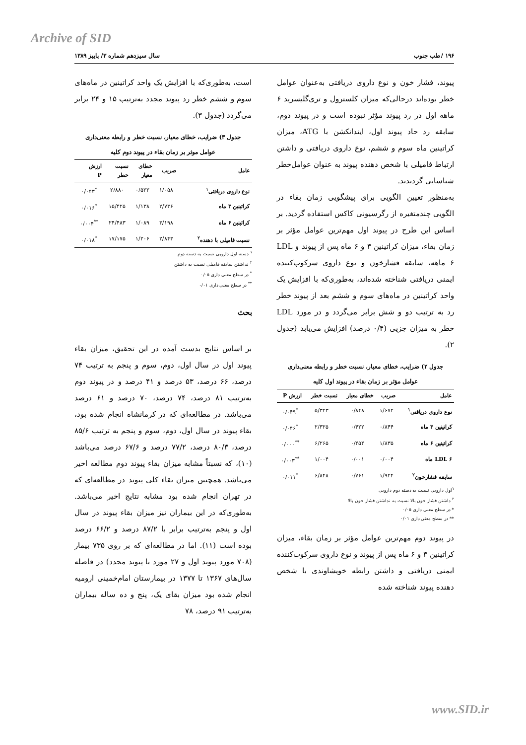Archive of SID
۱۹۶ /طب جنوب سال سیزدهم شماره ۳/ پاییز ۱۳۸۹
پیوند، فشار خون و نوع داروی دریافتی به‌عنوان عوامل خطر بوده‌اند درحالی‌که میزان کلسترول و تری‌گلیسرید ۶ ماهه اول در رد پیوند مؤثر نبوده است و در پیوند دوم، سابقه رد حاد پیوند اول، ایندانکشن با ATG، میزان کراتینین ماه سوم و ششم، نوع داروی دریافتی و داشتن ارتباط فامیلی با شخص دهنده پیوند به عنوان عوامل‌خطر شناسایی گردیدند.
به‌منظور تعیین الگویی برای پیشگویی زمان بقاء در الگویی چندمتغیره از رگرسیونی کاکس استفاده گردید. بر اساس این طرح در پیوند اول مهم‌ترین عوامل مؤثر بر زمان بقاء، میزان کراتینین ۳ و ۶ ماه پس از پیوند و LDL ۶ ماهه، سابقه فشارخون و نوع داروی سرکوب‌کننده ایمنی دریافتی شناخته شده‌اند، به‌طوری‌که با افزایش یک واحد کراتینین در ماه‌های سوم و ششم بعد از پیوند خطر رد به ترتیب دو و شش برابر می‌گردد و در مورد LDL خطر به میزان جزیی (۰/۴ درصد) افزایش می‌یابد (جدول ۲).
جدول ۲) ضرایب، خطای معیار، نسبت خطر و رابطه معنی‌داری
عوامل مؤثر بر زمان بقاء در پیوند اول کلیه
| عامل | ضریب | خطای معیار | نسبت خطر | ارزش P |
| --- | --- | --- | --- | --- |
| نوع داروی دریافتی<sup>۱</sup> | ۱/۶۷۲ | ۰/۸۴۸ | ۵/۳۲۳ | <sup>*</sup> ۰/۰۴۹ |
| کراتینین ۳ ماه | ۰/۸۴۴ | ۰/۴۲۲ | ۲/۳۲۵ | <sup>*</sup> ۰/۰۴۶ |
| کراتینین ۶ ماه | ۱/۸۳۵ | ۰/۴۵۴ | ۶/۲۶۵ | <sup>**</sup> ۰/۰۰۰ |
| LDL ۶ ماه | ۰/۰۰۴ | ۰/۰۰۱ | ۱/۰۰۴ | <sup>**</sup> ۰/۰۰۳ |
| سابقه فشارخون<sup>۲</sup> | ۱/۹۲۴ | ۰/۷۶۱ | ۶/۸۴۸ | <sup>*</sup> ۰/۰۱۱ |
<sup>۱</sup> اول دارویی نسبت به دسته دوم دارویی
<sup>۲</sup> داشتن فشار خون بالا نسبت به نداشتن فشار خون بالا
* در سطح معنی داری ۰/۰۵
** در سطح معنی داری ۰/۰۱
در پیوند دوم مهم‌ترین عوامل مؤثر بر زمان بقاء، میزان کراتینین ۳ و ۶ ماه پس از پیوند و نوع داروی سرکوب‌کننده ایمنی دریافتی و داشتن رابطه خویشاوندی با شخص دهنده پیوند شناخته شده
است، به‌طوری‌که با افزایش یک واحد کراتینین در ماه‌های سوم و ششم خطر رد پیوند مجدد به‌ترتیب ۱۵ و ۲۴ برابر می‌گردد (جدول ۳).
جدول ۳) ضرایب، خطای معیار، نسبت خطر و رابطه معنی‌داری
عوامل موثر بر زمان بقاء در پیوند دوم کلیه
| عامل | ضریب | خطای معیار | نسبت خطر | ارزش P |
| --- | --- | --- | --- | --- |
| نوع داروی دریافتی<sup>۱</sup> | ۱/۰۵۸ | ۰/۵۲۲ | ۲/۸۸۰ | <sup>*</sup> ۰/۰۴۳ |
| کراتینین ۳ ماه | ۲/۷۳۶ | ۱/۱۳۸ | ۱۵/۴۲۵ | <sup>*</sup> ۰/۰۱۶ |
| کراتینین ۶ ماه | ۳/۱۹۸ | ۱/۰۸۹ | ۲۴/۴۸۳ | <sup>**</sup> ۰/۰۰۴ |
| نسبت فامیلی با دهنده<sup>۲</sup> | ۲/۸۴۳ | ۱/۲۰۶ | ۱۷/۱۷۵ | <sup>*</sup> ۰/۰۱۸ |
<sup>۱</sup> دسته اول دارویی نسبت به دسته دوم
<sup>۲</sup> نداشتن سابقه فامیلی نسبت به داشتن
<sup>*</sup> در سطح معنی داری ۰/۰۵
<sup>**</sup> در سطح معنی داری ۰/۰۱
بحث
بر اساس نتایج بدست آمده در این تحقیق، میزان بقاء پیوند اول در سال اول، دوم، سوم و پنجم به ترتیب ۷۴ درصد، ۶۶ درصد، ۵۳ درصد و ۴۱ درصد و در پیوند دوم به‌ترتیب ۸۱ درصد، ۷۴ درصد، ۷۰ درصد و ۶۱ درصد می‌باشد. در مطالعه‌ای که در کرمانشاه انجام شده بود، بقاء پیوند در سال اول، دوم، سوم و پنجم به ترتیب ۸۵/۶ درصد، ۸۰/۳ درصد، ۷۷/۲ درصد و ۶۷/۶ درصد می‌باشد (۱۰)، که نسبتاً مشابه میزان بقاء پیوند دوم مطالعه اخیر می‌باشد. همچنین میزان بقاء کلی پیوند در مطالعه‌ای که در تهران انجام شده بود مشابه نتایج اخیر می‌باشد. به‌طوری‌که در این بیماران نیز میزان بقاء پیوند در سال اول و پنجم به‌ترتیب برابر با ۸۷/۲ درصد و ۶۶/۲ درصد بوده است (۱۱). اما در مطالعه‌ای که بر روی ۷۳۵ بیمار (۷۰۸ مورد پیوند اول و ۲۷ مورد با پیوند مجدد) در فاصله سال‌های ۱۳۶۷ تا ۱۳۷۷ در بیمارستان امام‌خمینی ارومیه انجام شده بود میزان بقای یک، پنج و ده ساله بیماران به‌ترتیب ۹۱ درصد، ۷۸
www.SID.ir